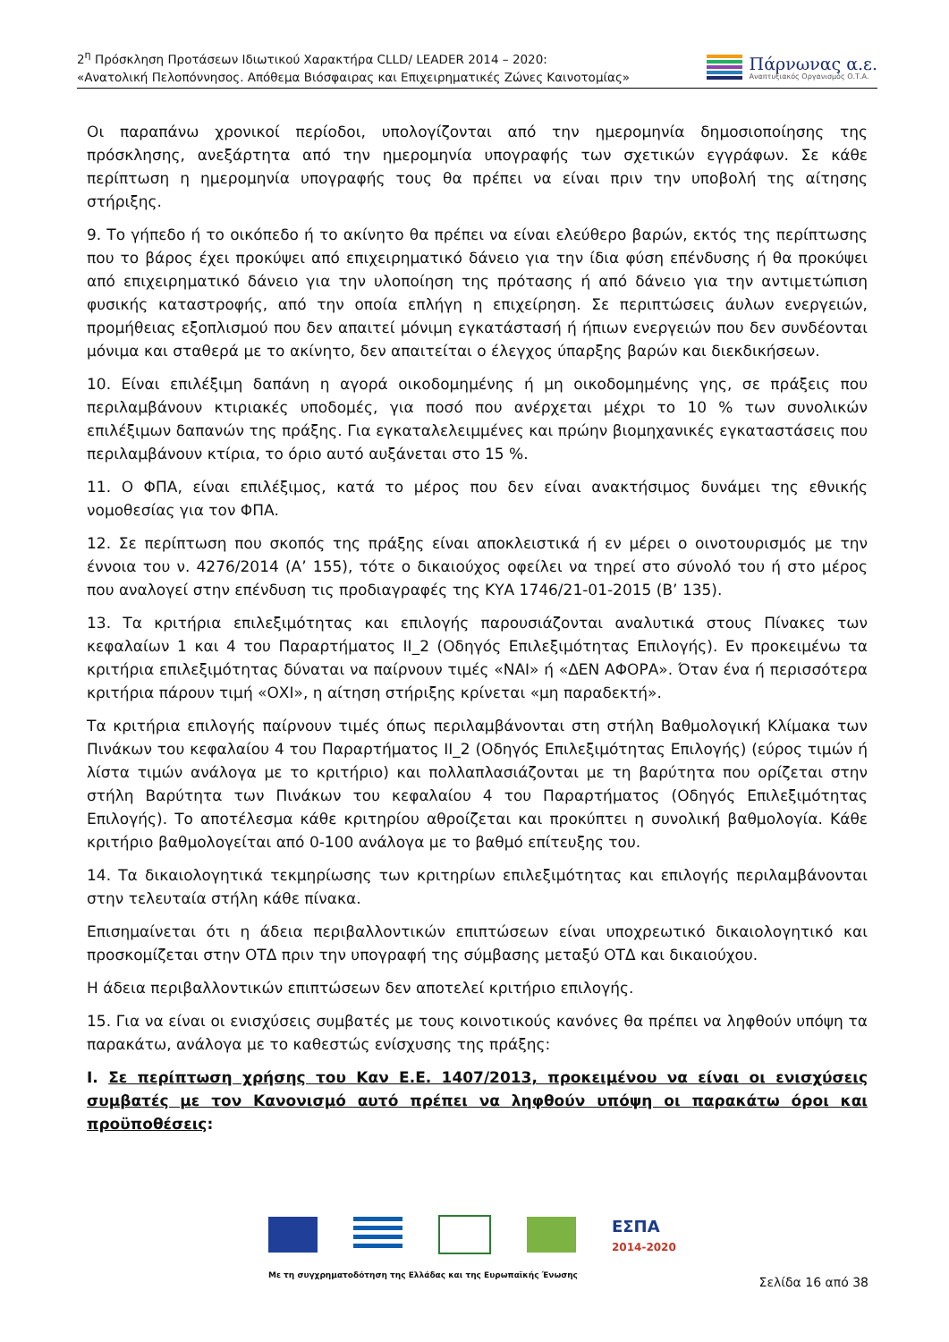2<sup>η</sup> Πρόσκληση Προτάσεων Ιδιωτικού Χαρακτήρα CLLD/ LEADER 2014 – 2020:
«Ανατολική Πελοπόννησος. Απόθεμα Βιόσφαιρας και Επιχειρηματικές Ζώνες Καινοτομίας»
Πάρνωνας α.ε.
Αναπτυξιακός Οργανισμός Ο.Τ.Α.
Οι παραπάνω χρονικοί περίοδοι, υπολογίζονται από την ημερομηνία δημοσιοποίησης της πρόσκλησης, ανεξάρτητα από την ημερομηνία υπογραφής των σχετικών εγγράφων. Σε κάθε περίπτωση η ημερομηνία υπογραφής τους θα πρέπει να είναι πριν την υποβολή της αίτησης στήριξης.
9. Το γήπεδο ή το οικόπεδο ή το ακίνητο θα πρέπει να είναι ελεύθερο βαρών, εκτός της περίπτωσης που το βάρος έχει προκύψει από επιχειρηματικό δάνειο για την ίδια φύση επένδυσης ή θα προκύψει από επιχειρηματικό δάνειο για την υλοποίηση της πρότασης ή από δάνειο για την αντιμετώπιση φυσικής καταστροφής, από την οποία επλήγη η επιχείρηση. Σε περιπτώσεις άυλων ενεργειών, προμήθειας εξοπλισμού που δεν απαιτεί μόνιμη εγκατάστασή ή ήπιων ενεργειών που δεν συνδέονται μόνιμα και σταθερά με το ακίνητο, δεν απαιτείται ο έλεγχος ύπαρξης βαρών και διεκδικήσεων.
10. Είναι επιλέξιμη δαπάνη η αγορά οικοδομημένης ή μη οικοδομημένης γης, σε πράξεις που περιλαμβάνουν κτιριακές υποδομές, για ποσό που ανέρχεται μέχρι το 10 % των συνολικών επιλέξιμων δαπανών της πράξης. Για εγκαταλελειμμένες και πρώην βιομηχανικές εγκαταστάσεις που περιλαμβάνουν κτίρια, το όριο αυτό αυξάνεται στο 15 %.
11. Ο ΦΠΑ, είναι επιλέξιμος, κατά το μέρος που δεν είναι ανακτήσιμος δυνάμει της εθνικής νομοθεσίας για τον ΦΠΑ.
12. Σε περίπτωση που σκοπός της πράξης είναι αποκλειστικά ή εν μέρει ο οινοτουρισμός με την έννοια του ν. 4276/2014 (Α’ 155), τότε ο δικαιούχος οφείλει να τηρεί στο σύνολό του ή στο μέρος που αναλογεί στην επένδυση τις προδιαγραφές της ΚΥΑ 1746/21-01-2015 (Β’ 135).
13. Τα κριτήρια επιλεξιμότητας και επιλογής παρουσιάζονται αναλυτικά στους Πίνακες των κεφαλαίων 1 και 4 του Παραρτήματος ΙΙ_2 (Οδηγός Επιλεξιμότητας Επιλογής). Εν προκειμένω τα κριτήρια επιλεξιμότητας δύναται να παίρνουν τιμές «ΝΑΙ» ή «ΔΕΝ ΑΦΟΡΑ». Όταν ένα ή περισσότερα κριτήρια πάρουν τιμή «ΟΧΙ», η αίτηση στήριξης κρίνεται «μη παραδεκτή».
Τα κριτήρια επιλογής παίρνουν τιμές όπως περιλαμβάνονται στη στήλη Βαθμολογική Κλίμακα των Πινάκων του κεφαλαίου 4 του Παραρτήματος ΙΙ_2 (Οδηγός Επιλεξιμότητας Επιλογής) (εύρος τιμών ή λίστα τιμών ανάλογα με το κριτήριο) και πολλαπλασιάζονται με τη βαρύτητα που ορίζεται στην στήλη Βαρύτητα των Πινάκων του κεφαλαίου 4 του Παραρτήματος (Οδηγός Επιλεξιμότητας Επιλογής). Το αποτέλεσμα κάθε κριτηρίου αθροίζεται και προκύπτει η συνολική βαθμολογία. Κάθε κριτήριο βαθμολογείται από 0-100 ανάλογα με το βαθμό επίτευξης του.
14. Τα δικαιολογητικά τεκμηρίωσης των κριτηρίων επιλεξιμότητας και επιλογής περιλαμβάνονται στην τελευταία στήλη κάθε πίνακα.
Επισημαίνεται ότι η άδεια περιβαλλοντικών επιπτώσεων είναι υποχρεωτικό δικαιολογητικό και προσκομίζεται στην ΟΤΔ πριν την υπογραφή της σύμβασης μεταξύ ΟΤΔ και δικαιούχου.
Η άδεια περιβαλλοντικών επιπτώσεων δεν αποτελεί κριτήριο επιλογής.
15. Για να είναι οι ενισχύσεις συμβατές με τους κοινοτικούς κανόνες θα πρέπει να ληφθούν υπόψη τα παρακάτω, ανάλογα με το καθεστώς ενίσχυσης της πράξης:
Ι. Σε περίπτωση χρήσης του Καν Ε.Ε. 1407/2013, προκειμένου να είναι οι ενισχύσεις συμβατές με τον Κανονισμό αυτό πρέπει να ληφθούν υπόψη οι παρακάτω όροι και προϋποθέσεις:
ΕΣΠΑ
2014-2020
Με τη συγχρηματοδότηση της Ελλάδας και της Ευρωπαϊκής Ένωσης
Σελίδα 16 από 38